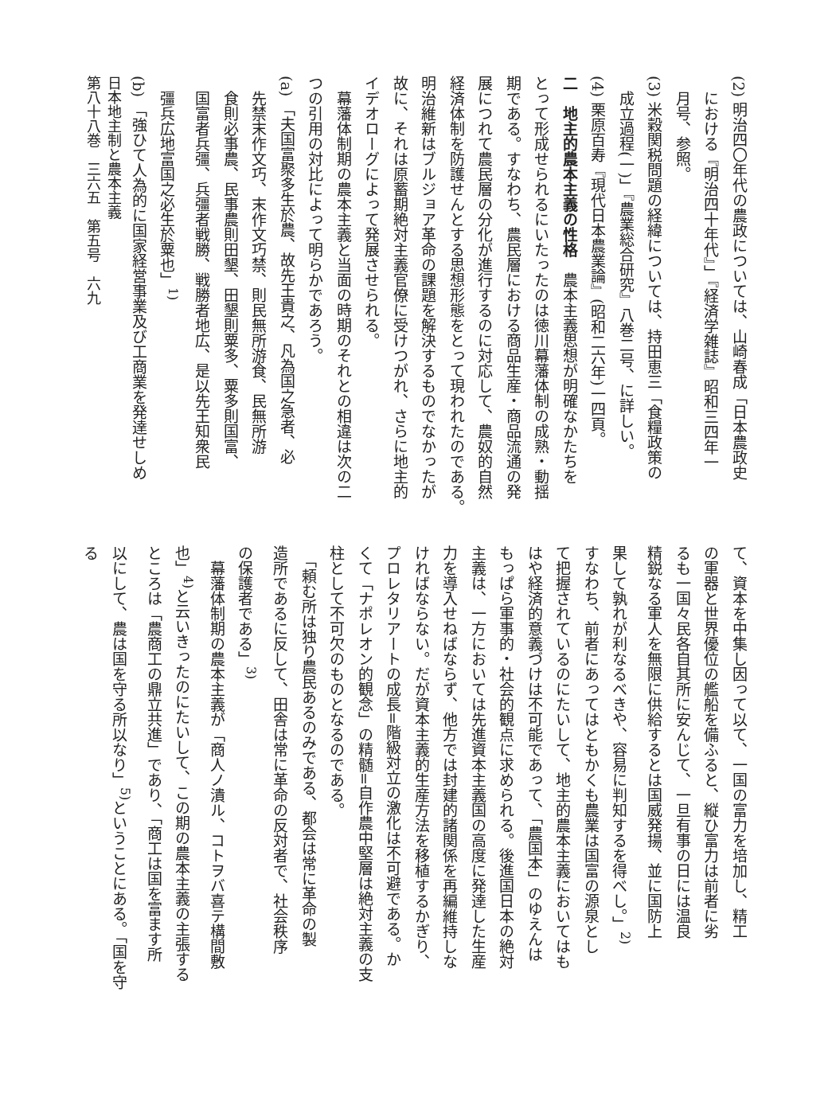(2) 明治四〇年代の農政については、山崎春成「日本農政史
における『明治四十年代』」『経済学雑誌』昭和三四年一
月号、参照。
(3) 米穀関税問題の経緯については、持田恵三「食糧政策の
成立過程(一)」『農業総合研究』八巻二号、に詳しい。
(4) 栗原百寿『現代日本農業論』(昭和二六年)一四頁。
二　地主的農本主義の性格　農本主義思想が明確なかたちを
とって形成せられるにいたったのは徳川幕藩体制の成熟・動揺
期である。すなわち、農民層における商品生産・商品流通の発
展につれて農民層の分化が進行するのに対応して、農奴的自然
経済体制を防護せんとする思想形態をとって現われたのである。
明治維新はブルジョア革命の課題を解決するものでなかったが
故に、それは原蓄期絶対主義官僚に受けつがれ、さらに地主的
イデオローグによって発展させられる。
　幕藩体制期の農本主義と当面の時期のそれとの相違は次の二
つの引用の対比によって明らかであろう。
(a) 「夫国富聚多生於農、故先王貴之、凡為国之急者、必
先禁末作文巧、末作文巧禁、則民無所游食、民無所游
食則必事農、民事農則田墾、田墾則粟多、粟多則国富、
国富者兵彊、兵彊者戦勝、戦勝者地広、是以先王知衆民
彊兵広地富国之必生於粟也」<sup>1)</sup>
(b) 「強ひて人為的に国家経営事業及び工商業を発達せしめ
て、資本を中集し因って以て、一国の富力を培加し、精工
の軍器と世界優位の艦船を備ふると、縦ひ富力は前者に劣
るも一国々民各自其所に安んじて、一旦有事の日には温良
精鋭なる軍人を無限に供給するとは国威発揚、並に国防上
果して孰れが利なるべきや、容易に判知するを得べし。」<sup>2)</sup>
すなわち、前者にあってはともかくも農業は国富の源泉とし
て把握されているのにたいして、地主的農本主義においてはも
はや経済的意義づけは不可能であって、「農国本」のゆえんは
もっぱら軍事的・社会的観点に求められる。後進国日本の絶対
主義は、一方においては先進資本主義国の高度に発達した生産
力を導入せねばならず、他方では封建的諸関係を再編維持しな
ければならない。だが資本主義的生産方法を移植するかぎり、
プロレタリアートの成長=階級対立の激化は不可避である。か
くて「ナポレオン的観念」の精髄=自作農中堅層は絶対主義の支
柱として不可欠のものとなるのである。
　「頼む所は独り農民あるのみである、都会は常に革命の製
造所であるに反して、田舎は常に革命の反対者で、社会秩序
の保護者である」<sup>3)</sup>
　幕藩体制期の農本主義が「商人ノ潰ル、コトヲバ喜テ構間敷
也」<sup>4)</sup>と云いきったのにたいして、この期の農本主義の主張する
ところは「農商工の鼎立共進」であり、「商工は国を富ます所
以にして、農は国を守る所以なり」<sup>5)</sup>ということにある。「国を守る
日本地主制と農本主義
第八十八巻　三六五　第五号　六九